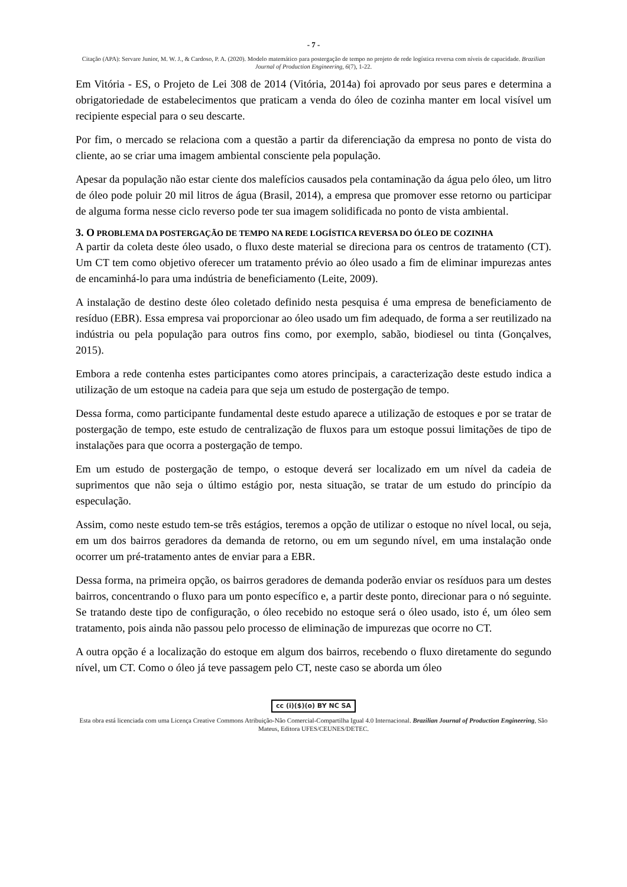- 7 -
Citação (APA): Servare Junior, M. W. J., & Cardoso, P. A. (2020). Modelo matemático para postergação de tempo no projeto de rede logística reversa com níveis de capacidade. Brazilian Journal of Production Engineering, 6(7), 1-22.
Em Vitória - ES, o Projeto de Lei 308 de 2014 (Vitória, 2014a) foi aprovado por seus pares e determina a obrigatoriedade de estabelecimentos que praticam a venda do óleo de cozinha manter em local visível um recipiente especial para o seu descarte.
Por fim, o mercado se relaciona com a questão a partir da diferenciação da empresa no ponto de vista do cliente, ao se criar uma imagem ambiental consciente pela população.
Apesar da população não estar ciente dos malefícios causados pela contaminação da água pelo óleo, um litro de óleo pode poluir 20 mil litros de água (Brasil, 2014), a empresa que promover esse retorno ou participar de alguma forma nesse ciclo reverso pode ter sua imagem solidificada no ponto de vista ambiental.
3. O PROBLEMA DA POSTERGAÇÃO DE TEMPO NA REDE LOGÍSTICA REVERSA DO ÓLEO DE COZINHA
A partir da coleta deste óleo usado, o fluxo deste material se direciona para os centros de tratamento (CT). Um CT tem como objetivo oferecer um tratamento prévio ao óleo usado a fim de eliminar impurezas antes de encaminhá-lo para uma indústria de beneficiamento (Leite, 2009).
A instalação de destino deste óleo coletado definido nesta pesquisa é uma empresa de beneficiamento de resíduo (EBR). Essa empresa vai proporcionar ao óleo usado um fim adequado, de forma a ser reutilizado na indústria ou pela população para outros fins como, por exemplo, sabão, biodiesel ou tinta (Gonçalves, 2015).
Embora a rede contenha estes participantes como atores principais, a caracterização deste estudo indica a utilização de um estoque na cadeia para que seja um estudo de postergação de tempo.
Dessa forma, como participante fundamental deste estudo aparece a utilização de estoques e por se tratar de postergação de tempo, este estudo de centralização de fluxos para um estoque possui limitações de tipo de instalações para que ocorra a postergação de tempo.
Em um estudo de postergação de tempo, o estoque deverá ser localizado em um nível da cadeia de suprimentos que não seja o último estágio por, nesta situação, se tratar de um estudo do princípio da especulação.
Assim, como neste estudo tem-se três estágios, teremos a opção de utilizar o estoque no nível local, ou seja, em um dos bairros geradores da demanda de retorno, ou em um segundo nível, em uma instalação onde ocorrer um pré-tratamento antes de enviar para a EBR.
Dessa forma, na primeira opção, os bairros geradores de demanda poderão enviar os resíduos para um destes bairros, concentrando o fluxo para um ponto específico e, a partir deste ponto, direcionar para o nó seguinte. Se tratando deste tipo de configuração, o óleo recebido no estoque será o óleo usado, isto é, um óleo sem tratamento, pois ainda não passou pelo processo de eliminação de impurezas que ocorre no CT.
A outra opção é a localização do estoque em algum dos bairros, recebendo o fluxo diretamente do segundo nível, um CT. Como o óleo já teve passagem pelo CT, neste caso se aborda um óleo
cc (i)($)(o) BY NC SA
Esta obra está licenciada com uma Licença Creative Commons Atribuição-Não Comercial-Compartilha Igual 4.0 Internacional. Brazilian Journal of Production Engineering, São Mateus, Editora UFES/CEUNES/DETEC.